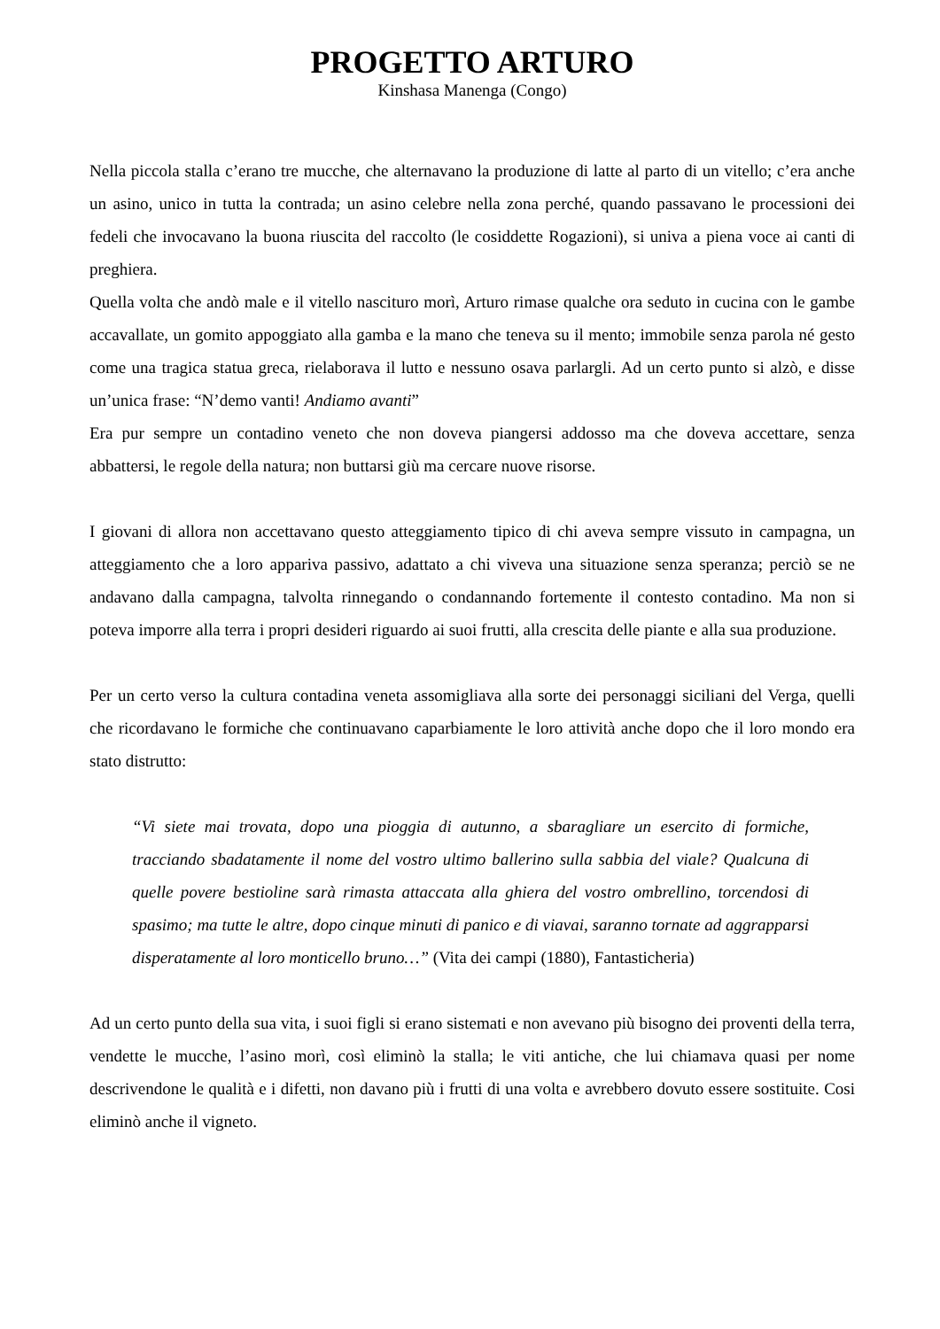PROGETTO ARTURO
Kinshasa Manenga (Congo)
Nella piccola stalla c’erano tre mucche, che alternavano la produzione di latte al parto di un vitello; c’era anche un asino, unico in tutta la contrada; un asino celebre nella zona perché, quando passavano le processioni dei fedeli che invocavano la buona riuscita del raccolto (le cosiddette Rogazioni), si univa a piena voce ai canti di preghiera.
Quella volta che andò male e il vitello nascituro morì, Arturo rimase qualche ora seduto in cucina con le gambe accavallate, un gomito appoggiato alla gamba e la mano che teneva su il mento; immobile senza parola né gesto come una tragica statua greca, rielaborava il lutto e nessuno osava parlargli. Ad un certo punto si alzò, e disse un’unica frase: “N’demo vanti! Andiamo avanti”
Era pur sempre un contadino veneto che non doveva piangersi addosso ma che doveva accettare, senza abbattersi, le regole della natura; non buttarsi giù ma cercare nuove risorse.
I giovani di allora non accettavano questo atteggiamento tipico di chi aveva sempre vissuto in campagna, un atteggiamento che a loro appariva passivo, adattato a chi viveva una situazione senza speranza; perciò se ne andavano dalla campagna, talvolta rinnegando o condannando fortemente il contesto contadino. Ma non si poteva imporre alla terra i propri desideri riguardo ai suoi frutti, alla crescita delle piante e alla sua produzione.
Per un certo verso la cultura contadina veneta assomigliava alla sorte dei personaggi siciliani del Verga, quelli che ricordavano le formiche che continuavano caparbiamente le loro attività anche dopo che il loro mondo era stato distrutto:
“Vi siete mai trovata, dopo una pioggia di autunno, a sbaragliare un esercito di formiche, tracciando sbadatamente il nome del vostro ultimo ballerino sulla sabbia del viale? Qualcuna di quelle povere bestioline sarà rimasta attaccata alla ghiera del vostro ombrellino, torcendosi di spasimo; ma tutte le altre, dopo cinque minuti di panico e di viavai, saranno tornate ad aggrapparsi disperatamente al loro monticello bruno…” (Vita dei campi (1880), Fantasticheria)
Ad un certo punto della sua vita, i suoi figli si erano sistemati e non avevano più bisogno dei proventi della terra, vendette le mucche, l’asino morì, così eliminò la stalla; le viti antiche, che lui chiamava quasi per nome descrivendone le qualità e i difetti, non davano più i frutti di una volta e avrebbero dovuto essere sostituite. Cosi eliminò anche il vigneto.